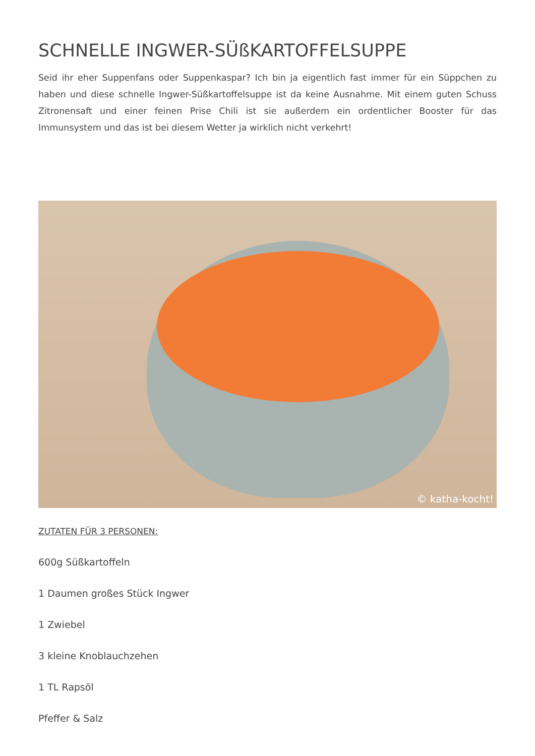SCHNELLE INGWER-SÜßKARTOFFELSUPPE
Seid ihr eher Suppenfans oder Suppenkaspar? Ich bin ja eigentlich fast immer für ein Süppchen zu haben und diese schnelle Ingwer-Süßkartoffelsuppe ist da keine Ausnahme. Mit einem guten Schuss Zitronensaft und einer feinen Prise Chili ist sie außerdem ein ordentlicher Booster für das Immunsystem und das ist bei diesem Wetter ja wirklich nicht verkehrt!
© katha-kocht!
ZUTATEN FÜR 3 PERSONEN:
600g Süßkartoffeln
1 Daumen großes Stück Ingwer
1 Zwiebel
3 kleine Knoblauchzehen
1 TL Rapsöl
Pfeffer & Salz